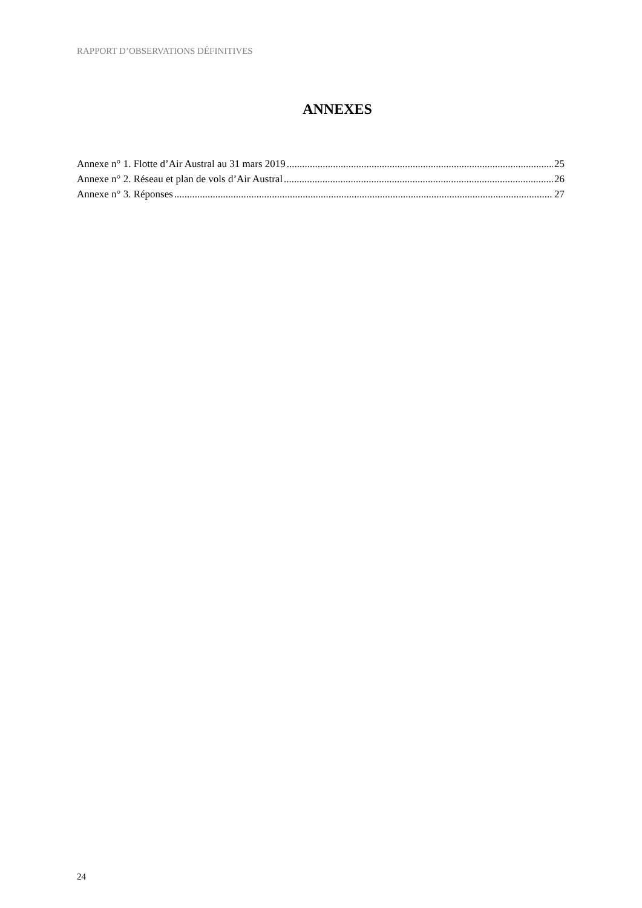RAPPORT D’OBSERVATIONS DÉFINITIVES
ANNEXES
Annexe n° 1. Flotte d’Air Austral au 31 mars 2019 25
Annexe n° 2. Réseau et plan de vols d’Air Austral 26
Annexe n° 3. Réponses 27
24